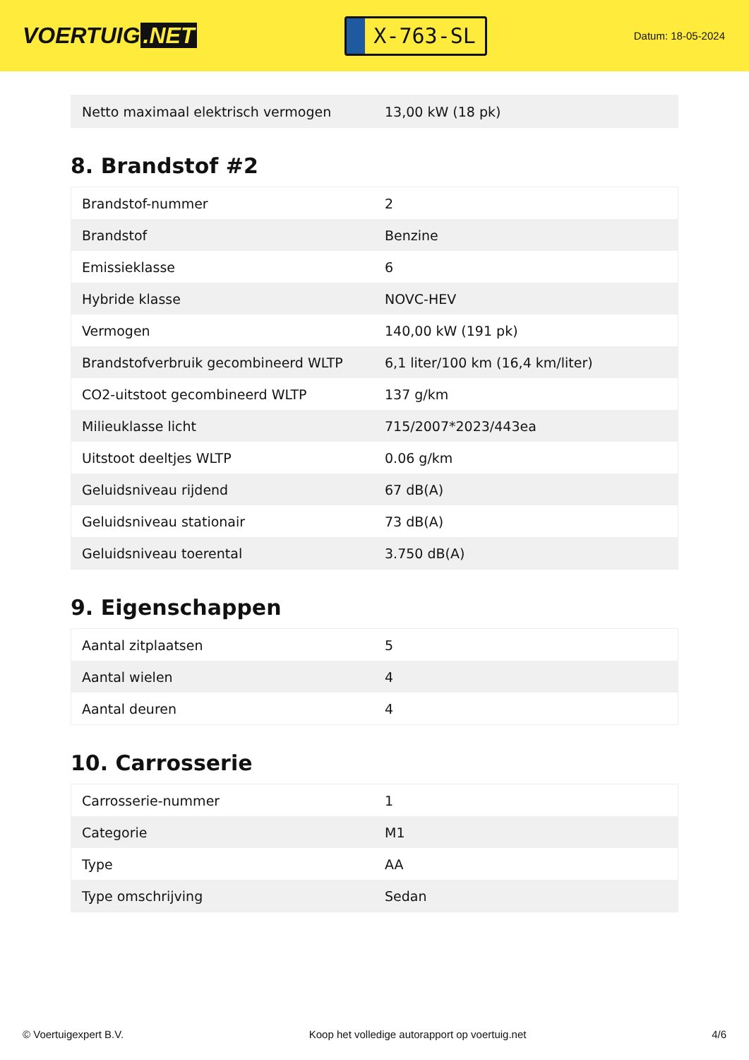VOERTUIG.NET
X-763-SL
Datum: 18-05-2024
| Netto maximaal elektrisch vermogen | 13,00 kW (18 pk) |
8. Brandstof #2
| Brandstof-nummer | 2 |
| Brandstof | Benzine |
| Emissieklasse | 6 |
| Hybride klasse | NOVC-HEV |
| Vermogen | 140,00 kW (191 pk) |
| Brandstofverbruik gecombineerd WLTP | 6,1 liter/100 km (16,4 km/liter) |
| CO2-uitstoot gecombineerd WLTP | 137 g/km |
| Milieuklasse licht | 715/2007*2023/443ea |
| Uitstoot deeltjes WLTP | 0.06 g/km |
| Geluidsniveau rijdend | 67 dB(A) |
| Geluidsniveau stationair | 73 dB(A) |
| Geluidsniveau toerental | 3.750 dB(A) |
9. Eigenschappen
| Aantal zitplaatsen | 5 |
| Aantal wielen | 4 |
| Aantal deuren | 4 |
10. Carrosserie
| Carrosserie-nummer | 1 |
| Categorie | M1 |
| Type | AA |
| Type omschrijving | Sedan |
© Voertuigexpert B.V. Koop het volledige autorapport op voertuig.net 4/6